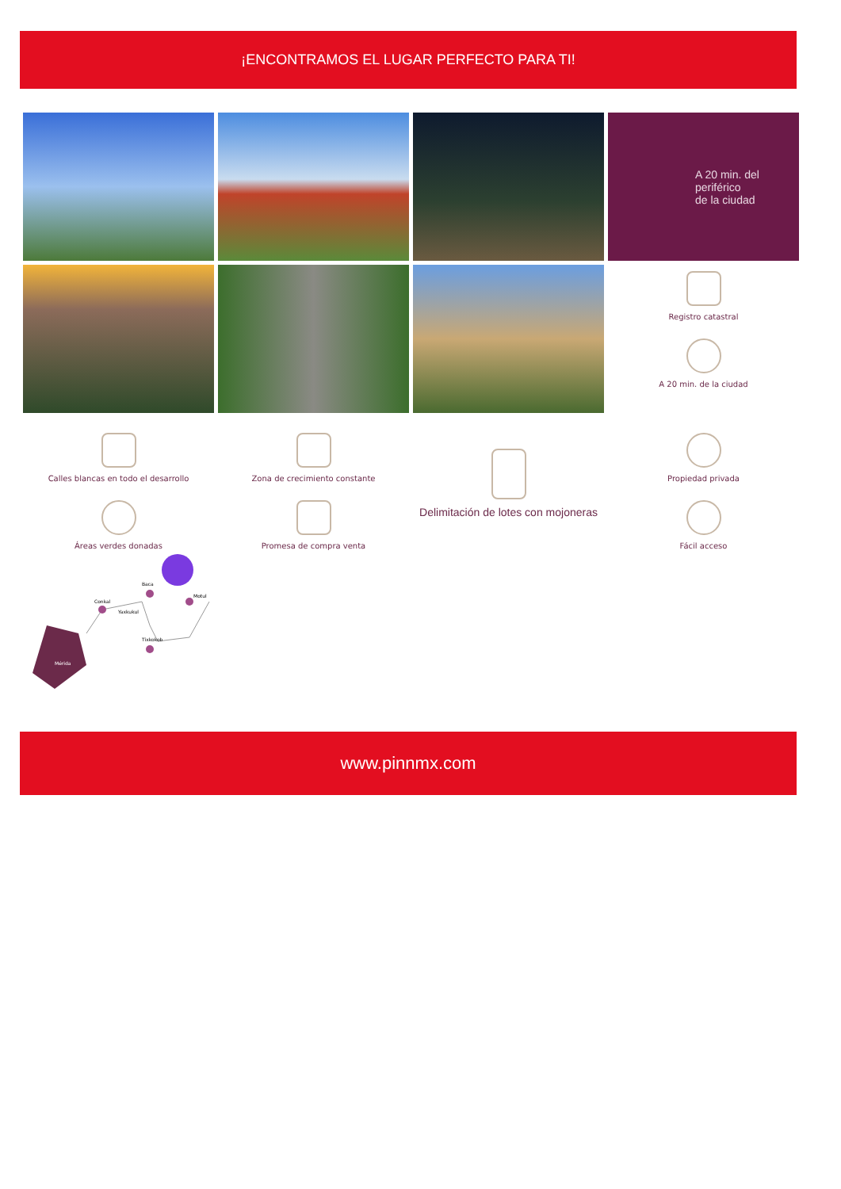¡ENCONTRAMOS EL LUGAR PERFECTO PARA TI!
A 20 min. del periférico
de la ciudad
Registro catastral
A 20 min. de la ciudad
Calles blancas en todo el desarrollo
Áreas verdes donadas
Zona de crecimiento constante
Promesa de compra venta
Delimitación de lotes con mojoneras
Propiedad privada
Fácil acceso
Mérida
Conkal
Yaxkukul
Baca
Motul
Tixkokob
www.pinnmx.com